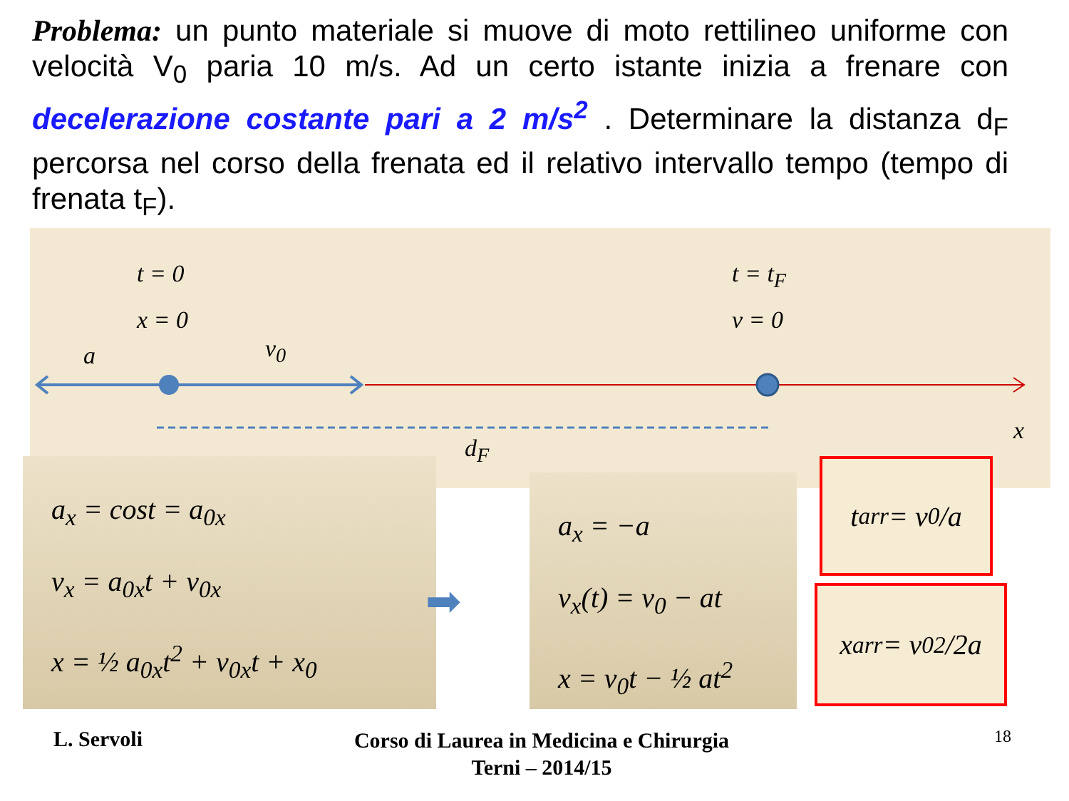Problema: un punto materiale si muove di moto rettilineo uniforme con velocità V<sub>0</sub> paria 10 m/s. Ad un certo istante inizia a frenare con decelerazione costante pari a 2 m/s<sup>2</sup> . Determinare la distanza d<sub>F</sub> percorsa nel corso della frenata ed il relativo intervallo tempo (tempo di frenata t<sub>F</sub>).
t = 0
x = 0
v<sub>0</sub>
a
t = t<sub>F</sub>
v = 0
d<sub>F</sub>
x
a<sub>x</sub> = cost = a<sub>0x</sub>
v<sub>x</sub> = a<sub>0x</sub>t + v<sub>0x</sub>
x = ½ a<sub>0x</sub>t<sup>2</sup> + v<sub>0x</sub>t + x<sub>0</sub>
➡
a<sub>x</sub> = −a
v<sub>x</sub>(t) = v<sub>0</sub> − at
x = v<sub>0</sub>t − ½ at<sup>2</sup>
t<sub>arr</sub> = v<sub>0</sub>/a
x<sub>arr</sub> = v<sub>0</sub><sup>2</sup>/2a
L. Servoli
Corso di Laurea in Medicina e Chirurgia
Terni – 2014/15
18